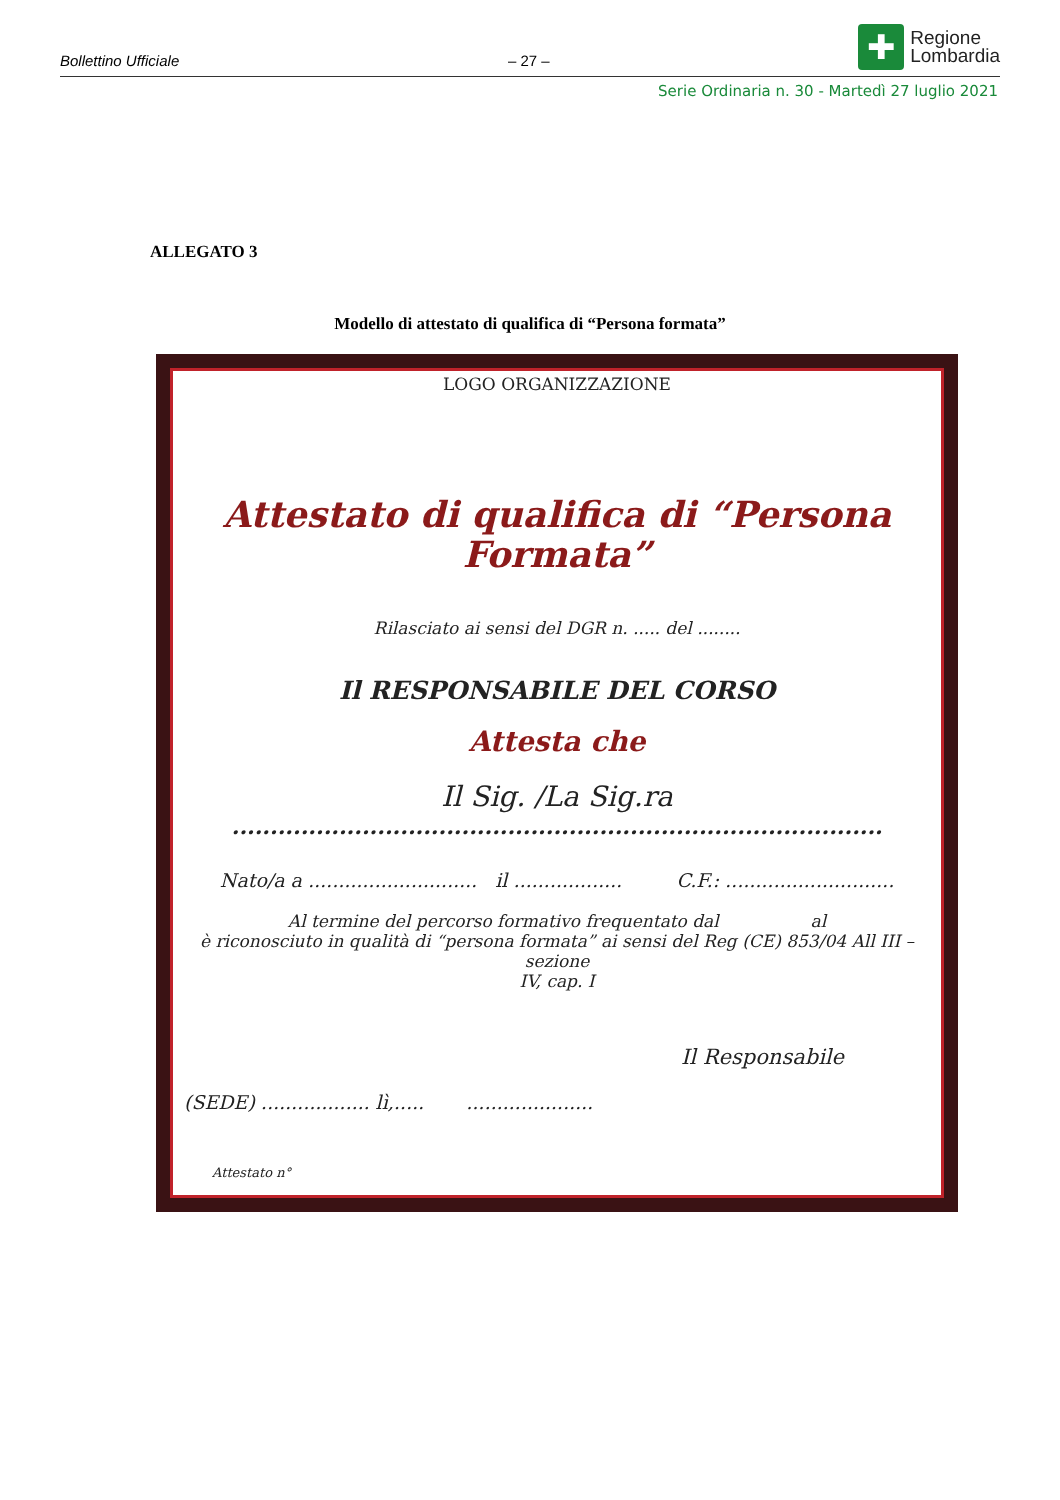Bollettino Ufficiale – 27 –
✚
Regione
Lombardia
Serie Ordinaria n. 30 - Martedì 27 luglio 2021
ALLEGATO 3
Modello di attestato di qualifica di “Persona formata”
LOGO ORGANIZZAZIONE
Attestato di qualifica di “Persona
Formata”
Rilasciato ai sensi del DGR n. ..... del ........
Il RESPONSABILE DEL CORSO
Attesta che
Il Sig. /La Sig.ra
.....................................................................................
Nato/a a ............................ il .................. C.F.: ............................
Al termine del percorso formativo frequentato dal al
è riconosciuto in qualità di “persona formata” ai sensi del Reg (CE) 853/04 All III – sezione
IV, cap. I
Il Responsabile
(SEDE) .................. lì,..... .....................
Attestato n°